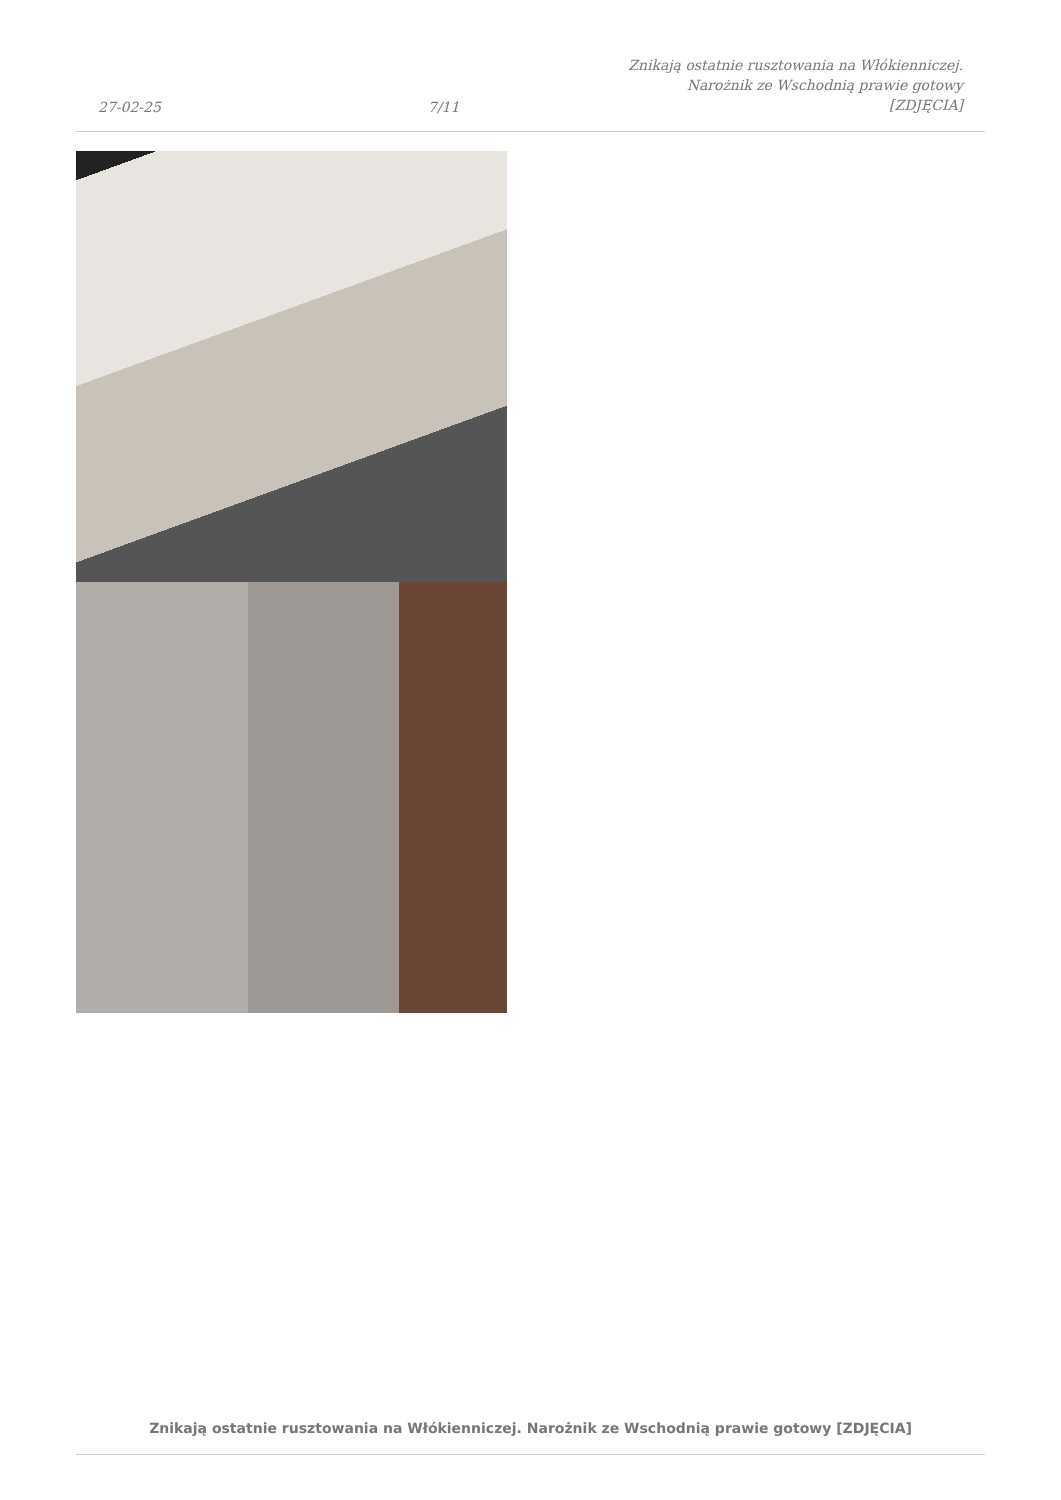27-02-25
7/11
Znikają ostatnie rusztowania na Włókienniczej. Narożnik ze Wschodnią prawie gotowy [ZDJĘCIA]
Znikają ostatnie rusztowania na Włókienniczej. Narożnik ze Wschodnią prawie gotowy [ZDJĘCIA]